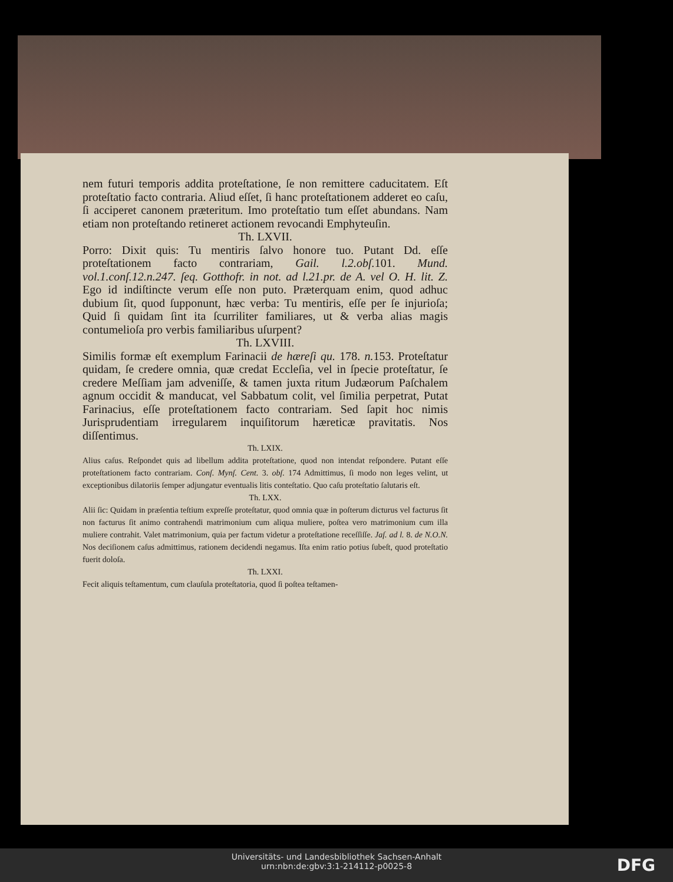nem futuri temporis addita proteſtatione, ſe non remittere caducitatem. Eſt proteſtatio facto contraria. Aliud eſſet, ſi hanc proteſtationem adderet eo caſu, ſi acciperet canonem præteritum. Imo proteſtatio tum eſſet abundans. Nam etiam non proteſtando retineret actionem revocandi Emphyteuſin.
Th. LXVII.
Porro: Dixit quis: Tu mentiris ſalvo honore tuo. Putant Dd. eſſe proteſtationem facto contrariam, Gail. l.2.obſ. 101. Mund. vol.1.conſ.12.n.247. ſeq. Gotthofr. in not. ad l.21.pr. de A. vel O. H. lit. Z. Ego id indiſtincte verum eſſe non puto. Præterquam enim, quod adhuc dubium ſit, quod ſupponunt, hæc verba: Tu mentiris, eſſe per ſe injurioſa; Quid ſi quidam ſint ita ſcurriliter familiares, ut & verba alias magis contumelioſa pro verbis familiaribus uſurpent?
Th. LXVIII.
Similis formæ eſt exemplum Farinacii de hæreſi qu. 178. n. 153. Proteſtatur quidam, ſe credere omnia, quæ credat Eccleſia, vel in ſpecie proteſtatur, ſe credere Meſſiam jam adveniſſe, & tamen juxta ritum Judæorum Paſchalem agnum occidit & manducat, vel Sabbatum colit, vel ſimilia perpetrat, Putat Farinacius, eſſe proteſtationem facto contrariam. Sed ſapit hoc nimis Jurisprudentiam irregularem inquiſitorum hæreticæ pravitatis. Nos diſſentimus.
Th. LXIX.
Alius caſus. Reſpondet quis ad libellum addita proteſtatione, quod non intendat reſpondere. Putant eſſe proteſtationem facto contrariam. Conſ. Mynſ. Cent. 3. obſ. 174 Admittimus, ſi modo non leges velint, ut exceptionibus dilatoriis ſemper adjungatur eventualis litis conteſtatio. Quo caſu proteſtatio ſalutaris eſt.
Th. LXX.
Alii ſic: Quidam in præſentia teſtium expreſſe proteſtatur, quod omnia quæ in poſterum dicturus vel facturus ſit non facturus ſit animo contrahendi matrimonium cum aliqua muliere, poſtea vero matrimonium cum illa muliere contrahit. Valet matrimonium, quia per factum videtur a proteſtatione receſſiſſe. Jaſ. ad l. 8. de N.O.N. Nos deciſionem caſus admittimus, rationem decidendi negamus. Iſta enim ratio potius ſubeſt, quod proteſtatio fuerit doloſa.
Th. LXXI.
Fecit aliquis teſtamentum, cum clauſula proteſtatoria, quod ſi poſtea teſtamen-
Universitäts- und Landesbibliothek Sachsen-Anhalt
urn:nbn:de:gbv:3:1-214112-p0025-8
DFG